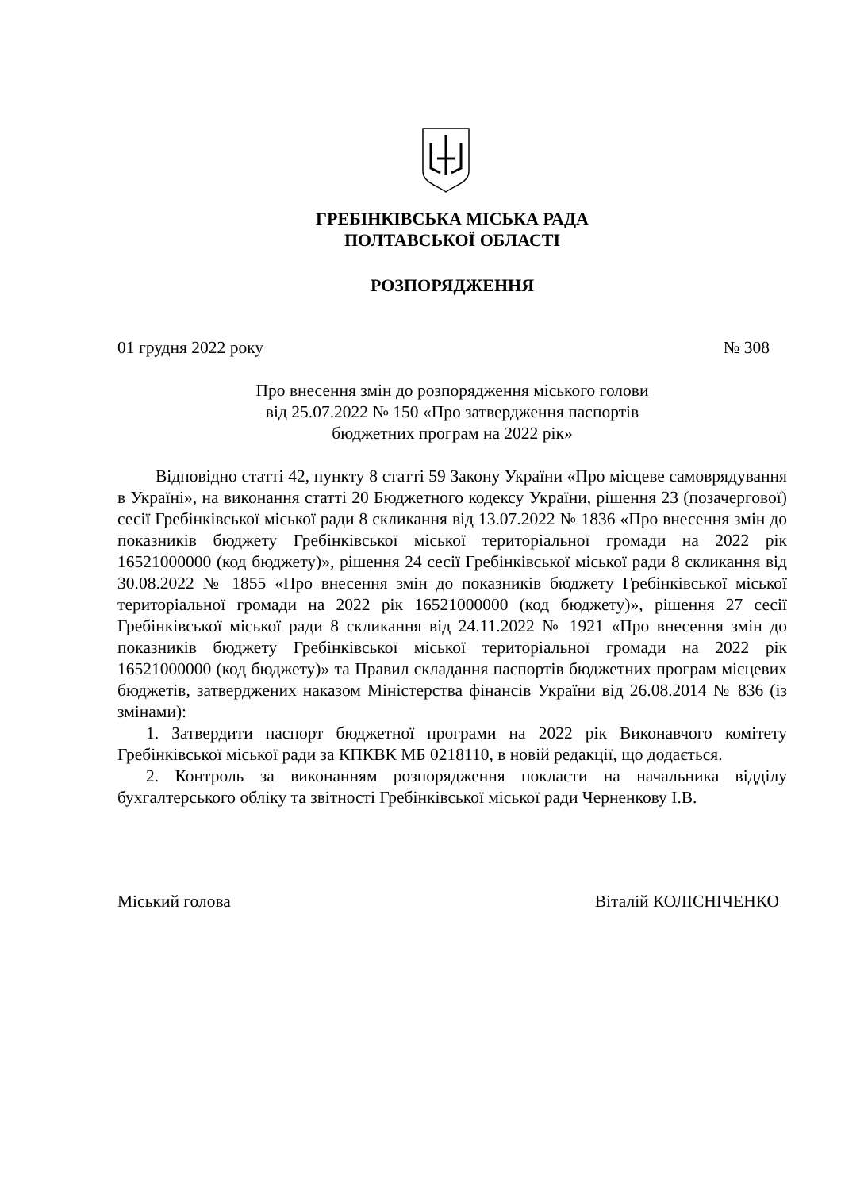ГРЕБІНКІВСЬКА МІСЬКА РАДА
ПОЛТАВСЬКОЇ ОБЛАСТІ
РОЗПОРЯДЖЕННЯ
01 грудня 2022 року № 308
Про внесення змін до розпорядження міського голови
від 25.07.2022 № 150 «Про затвердження паспортів
бюджетних програм на 2022 рік»
Відповідно статті 42, пункту 8 статті 59 Закону України «Про місцеве самоврядування в Україні», на виконання статті 20 Бюджетного кодексу України, рішення 23 (позачергової) сесії Гребінківської міської ради 8 скликання від 13.07.2022 № 1836 «Про внесення змін до показників бюджету Гребінківської міської територіальної громади на 2022 рік 16521000000 (код бюджету)», рішення 24 сесії Гребінківської міської ради 8 скликання від 30.08.2022 № 1855 «Про внесення змін до показників бюджету Гребінківської міської територіальної громади на 2022 рік 16521000000 (код бюджету)», рішення 27 сесії Гребінківської міської ради 8 скликання від 24.11.2022 № 1921 «Про внесення змін до показників бюджету Гребінківської міської територіальної громади на 2022 рік 16521000000 (код бюджету)» та Правил складання паспортів бюджетних програм місцевих бюджетів, затверджених наказом Міністерства фінансів України від 26.08.2014 № 836 (із змінами):
1. Затвердити паспорт бюджетної програми на 2022 рік Виконавчого комітету Гребінківської міської ради за КПКВК МБ 0218110, в новій редакції, що додається.
2. Контроль за виконанням розпорядження покласти на начальника відділу бухгалтерського обліку та звітності Гребінківської міської ради Черненкову І.В.
Міський голова Віталій КОЛІСНІЧЕНКО